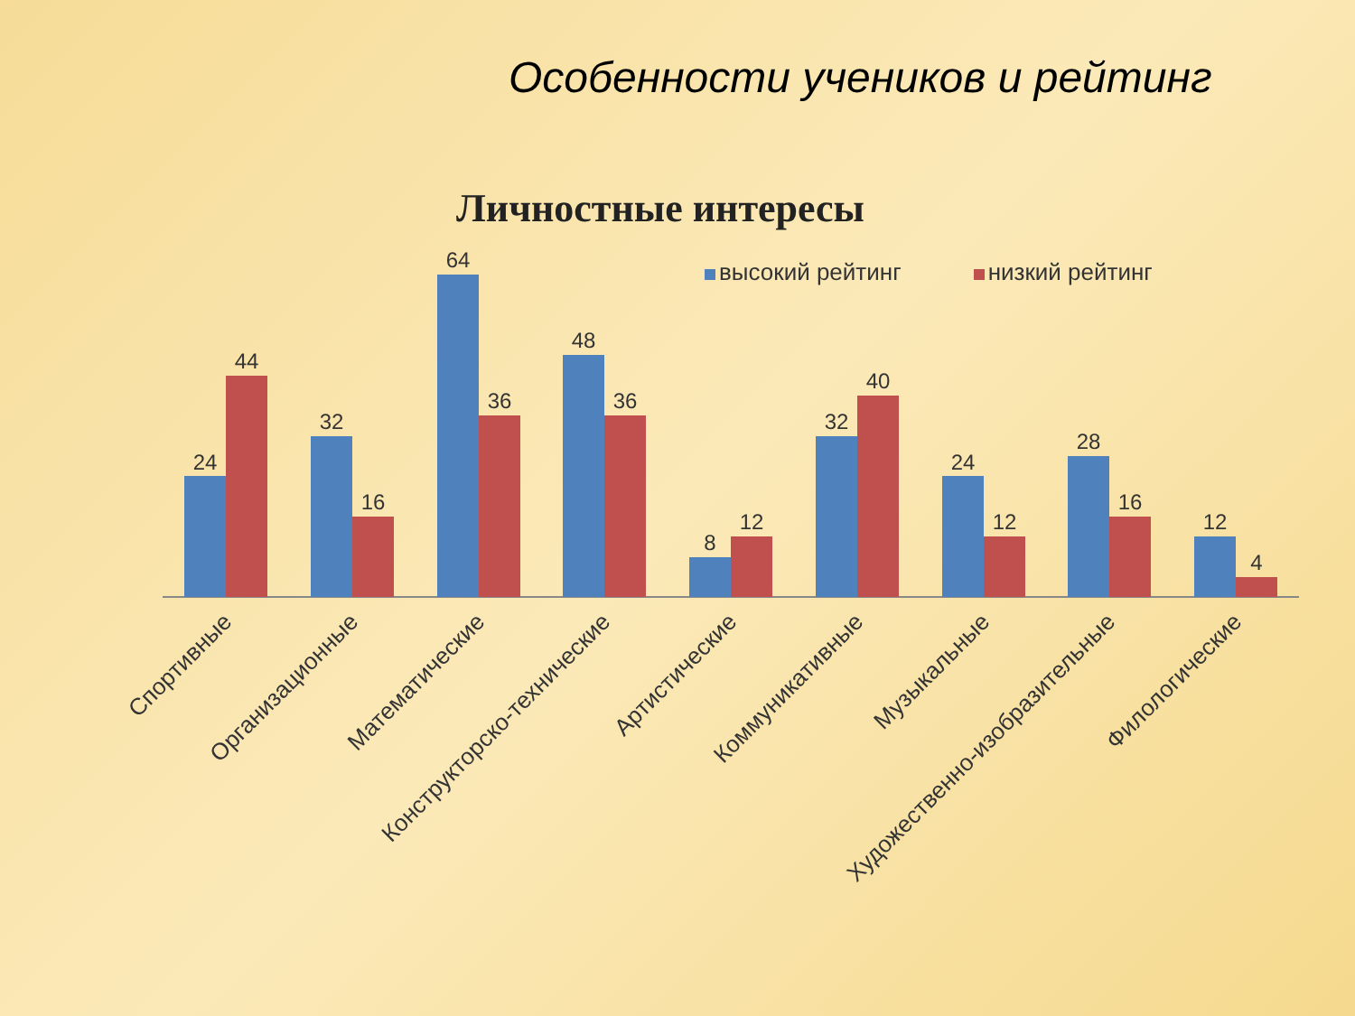Особенности учеников и рейтинг
Личностные интересы
высокий рейтинг низкий рейтинг
24
44
32
16
64
36
48
36
8
12
32
40
24
12
28
16
12
4
Спортивные
Организационные
Математические
Конструкторско-технические
Артистические
Коммуникативные
Музыкальные
Художественно-изобразительные
Филологические